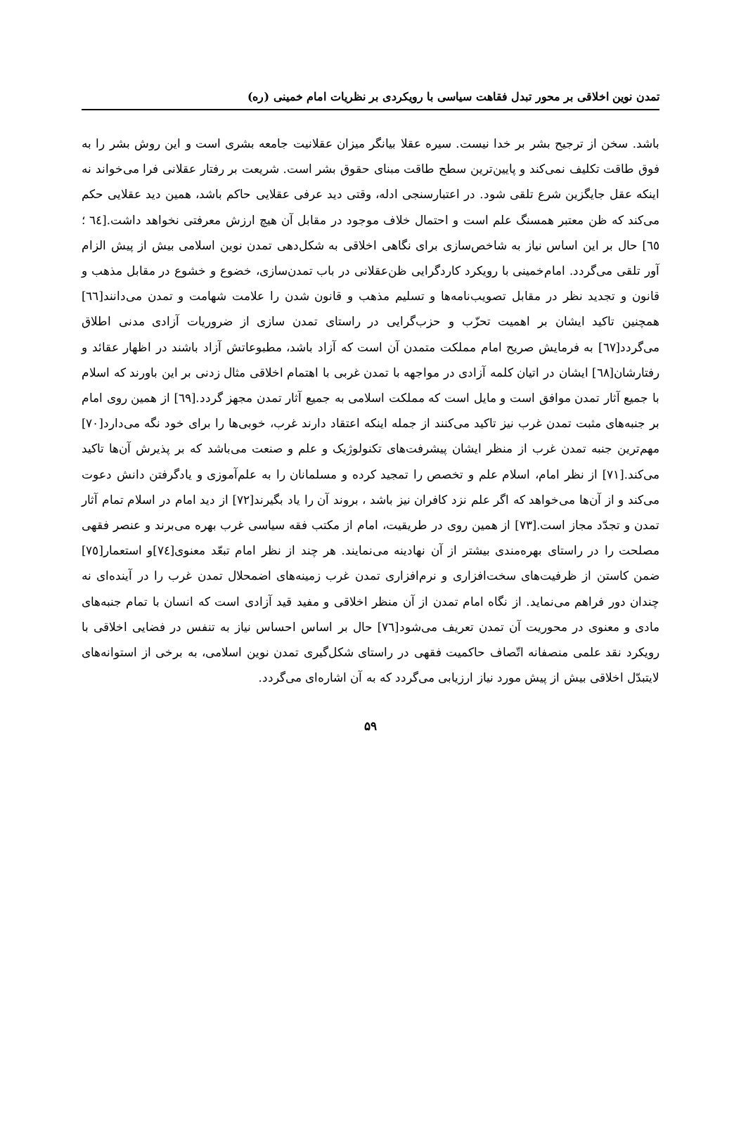تمدن نوین اخلاقی بر محور تبدل فقاهت سیاسی با رویکردی بر نظریات امام خمینی (ره)
باشد. سخن از ترجیح بشر بر خدا نیست. سیره عقلا بیانگر میزان عقلانیت جامعه بشری است و این روش بشر را به فوق طاقت تکلیف نمی‌کند و پایین‌ترین سطح طاقت مبنای حقوق بشر است. شریعت بر رفتار عقلانی فرا می‌خواند نه اینکه عقل جایگزین شرع تلقی شود. در اعتبارسنجی ادله، وقتی دید عرفی عقلایی حاکم باشد، همین دید عقلایی حکم می‌کند که ظن معتبر همسنگ علم است و احتمال خلاف موجود در مقابل آن هیچ ارزش معرفتی نخواهد داشت.[٦٤ ؛ ٦٥] حال بر این اساس نیاز به شاخص‌سازی برای نگاهی اخلاقی به شکل‌دهی تمدن نوین اسلامی بیش از پیش الزام آور تلقی می‌گردد. امام‌خمینی با رویکرد کاردگرایی ظن‌عقلانی در باب تمدن‌سازی، خضوع و خشوع در مقابل مذهب و قانون و تجدید نظر در مقابل تصویب‌نامه‌ها و تسلیم مذهب و قانون شدن را علامت شهامت و تمدن می‌دانند[٦٦] همچنین تاکید ایشان بر اهمیت تحزّب و حزب‌گرایی در راستای تمدن سازی از ضروریات آزادی مدنی اطلاق می‌گردد[٦٧] به فرمایش صریح امام مملکت متمدن آن است که آزاد باشد، مطبوعاتش آزاد باشند در اظهار عقائد و رفتارشان[٦٨] ایشان در اتیان کلمه آزادی در مواجهه با تمدن غربی با اهتمام اخلاقی مثال زدنی بر این باورند که اسلام با جمیع آثار تمدن موافق است و مایل است که مملکت اسلامی به جمیع آثار تمدن مجهز گردد.[٦٩] از همین روی امام بر جنبه‌های مثبت تمدن غرب نیز تاکید می‌کنند از جمله اینکه اعتقاد دارند غرب، خوبی‌ها را برای خود نگه می‌دارد[٧٠] مهم‌ترین جنبه تمدن غرب از منظر ایشان پیشرفت‌های تکنولوژیک و علم و صنعت می‌باشد که بر پذیرش آن‌ها تاکید می‌کند.[٧١] از نظر امام، اسلام علم و تخصص را تمجید کرده و مسلمانان را به علم‌آموزی و یادگرفتن دانش دعوت می‌کند و از آن‌ها می‌خواهد که اگر علم نزد کافران نیز باشد ، بروند آن را یاد بگیرند[٧٢] از دید امام در اسلام تمام آثار تمدن و تجدّد مجاز است.[٧٣] از همین روی در طریقیت، امام از مکتب فقه سیاسی غرب بهره می‌برند و عنصر فقهی مصلحت را در راستای بهره‌مندی بیشتر از آن نهادینه می‌نمایند. هر چند از نظر امام تبعّد معنوی[٧٤]و استعمار[٧٥] ضمن کاستن از ظرفیت‌های سخت‌افزاری و نرم‌افزاری تمدن غرب زمینه‌های اضمحلال تمدن غرب را در آینده‌ای نه چندان دور فراهم می‌نماید. از نگاه امام تمدن از آن منظر اخلاقی و مفید قید آزادی است که انسان با تمام جنبه‌های مادی و معنوی در محوریت آن تمدن تعریف می‌شود[٧٦] حال بر اساس احساس نیاز به تنفس در فضایی اخلاقی با رویکرد نقد علمی منصفانه اتّصاف حاکمیت فقهی در راستای شکل‌گیری تمدن نوین اسلامی، به برخی از استوانه‌های لایتبدّل اخلاقی بیش از پیش مورد نیاز ارزیابی می‌گردد که به آن اشاره‌ای می‌گردد.
۵۹